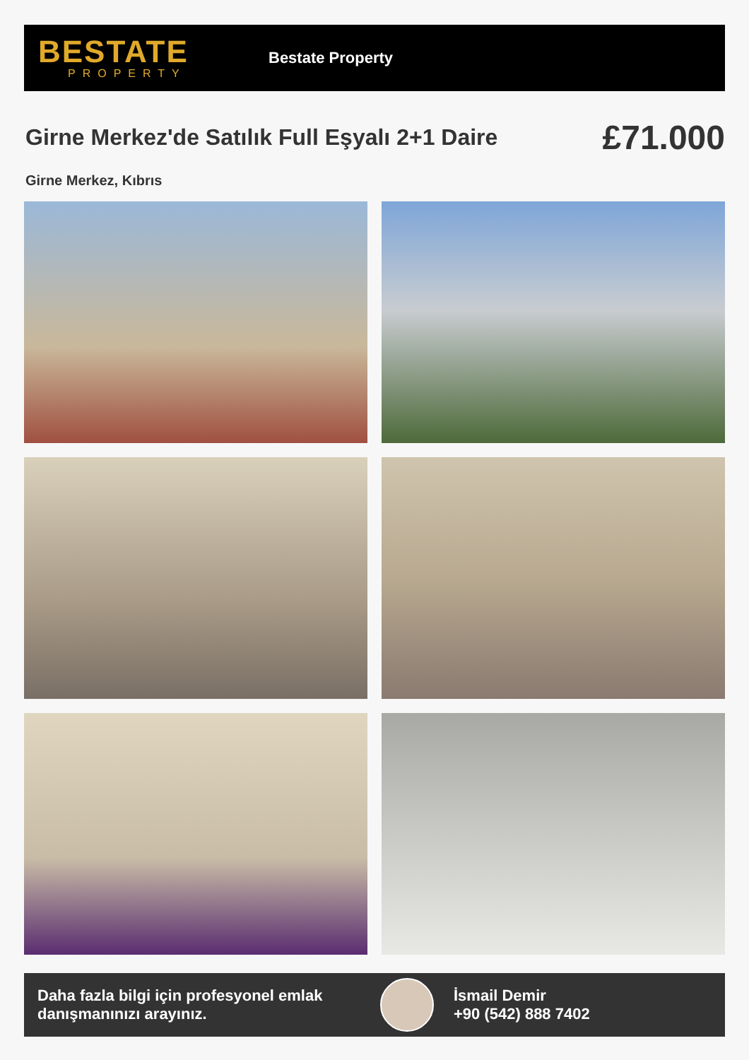BESTATE
PROPERTY
Bestate Property
Girne Merkez'de Satılık Full Eşyalı 2+1 Daire
£71.000
Girne Merkez, Kıbrıs
Daha fazla bilgi için profesyonel emlak danışmanınızı arayınız.
İsmail Demir
+90 (542) 888 7402